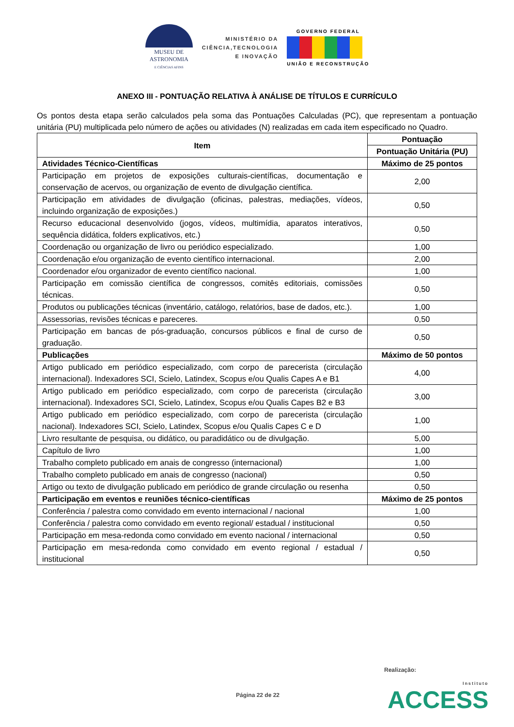MUSEU DE
ASTRONOMIA
E CIÊNCIAS AFINS
MINISTÉRIO DA
CIÊNCIA,TECNOLOGIA
E INOVAÇÃO
GOVERNO FEDERAL
UNIÃO E RECONSTRUÇÃO
ANEXO III - PONTUAÇÃO RELATIVA À ANÁLISE DE TÍTULOS E CURRÍCULO
Os pontos desta etapa serão calculados pela soma das Pontuações Calculadas (PC), que representam a pontuação unitária (PU) multiplicada pelo número de ações ou atividades (N) realizadas em cada item especificado no Quadro.
| Item | Pontuação |
| --- | --- |
| | Pontuação Unitária (PU) |
| Atividades Técnico-Científicas | Máximo de 25 pontos |
| Participação em projetos de exposições culturais-científicas, documentação e conservação de acervos, ou organização de evento de divulgação científica. | 2,00 |
| Participação em atividades de divulgação (oficinas, palestras, mediações, vídeos, incluindo organização de exposições.) | 0,50 |
| Recurso educacional desenvolvido (jogos, vídeos, multimídia, aparatos interativos, sequência didática, folders explicativos, etc.) | 0,50 |
| Coordenação ou organização de livro ou periódico especializado. | 1,00 |
| Coordenação e/ou organização de evento científico internacional. | 2,00 |
| Coordenador e/ou organizador de evento científico nacional. | 1,00 |
| Participação em comissão científica de congressos, comitês editoriais, comissões técnicas. | 0,50 |
| Produtos ou publicações técnicas (inventário, catálogo, relatórios, base de dados, etc.). | 1,00 |
| Assessorias, revisões técnicas e pareceres. | 0,50 |
| Participação em bancas de pós-graduação, concursos públicos e final de curso de graduação. | 0,50 |
| Publicações | Máximo de 50 pontos |
| Artigo publicado em periódico especializado, com corpo de parecerista (circulação internacional). Indexadores SCI, Scielo, Latindex, Scopus e/ou Qualis Capes A e B1 | 4,00 |
| Artigo publicado em periódico especializado, com corpo de parecerista (circulação internacional). Indexadores SCI, Scielo, Latindex, Scopus e/ou Qualis Capes B2 e B3 | 3,00 |
| Artigo publicado em periódico especializado, com corpo de parecerista (circulação nacional). Indexadores SCI, Scielo, Latindex, Scopus e/ou Qualis Capes C e D | 1,00 |
| Livro resultante de pesquisa, ou didático, ou paradidático ou de divulgação. | 5,00 |
| Capítulo de livro | 1,00 |
| Trabalho completo publicado em anais de congresso (internacional) | 1,00 |
| Trabalho completo publicado em anais de congresso (nacional) | 0,50 |
| Artigo ou texto de divulgação publicado em periódico de grande circulação ou resenha | 0,50 |
| Participação em eventos e reuniões técnico-científicas | Máximo de 25 pontos |
| Conferência / palestra como convidado em evento internacional / nacional | 1,00 |
| Conferência / palestra como convidado em evento regional/ estadual / institucional | 0,50 |
| Participação em mesa-redonda como convidado em evento nacional / internacional | 0,50 |
| Participação em mesa-redonda como convidado em evento regional / estadual / institucional | 0,50 |
Realização:
Página 22 de 22 Instituto
ACCESS